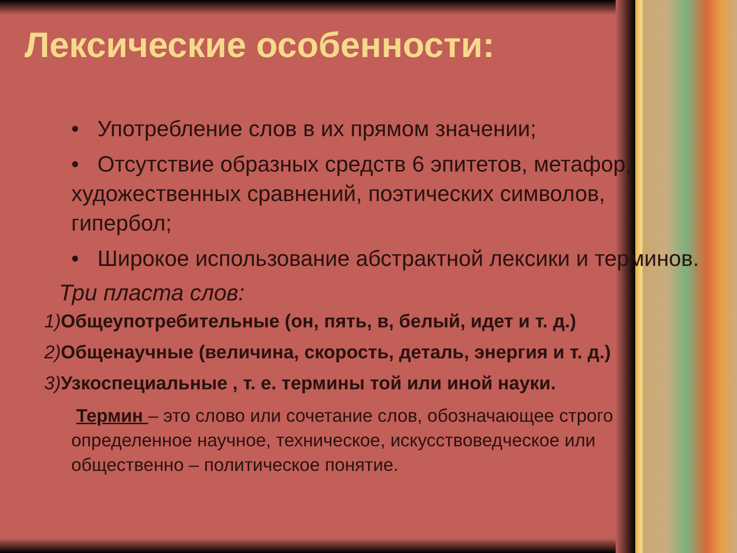Лексические особенности:
• Употребление слов в их прямом значении;
• Отсутствие образных средств 6 эпитетов, метафор, художественных сравнений, поэтических символов, гипербол;
• Широкое использование абстрактной лексики и терминов.
Три пласта слов:
1) Общеупотребительные (он, пять, в, белый, идет и т. д.)
2) Общенаучные (величина, скорость, деталь, энергия и т. д.)
3) Узкоспециальные , т. е. термины той или иной науки.
Термин – это слово или сочетание слов, обозначающее строго определенное научное, техническое, искусствоведческое или общественно – политическое понятие.